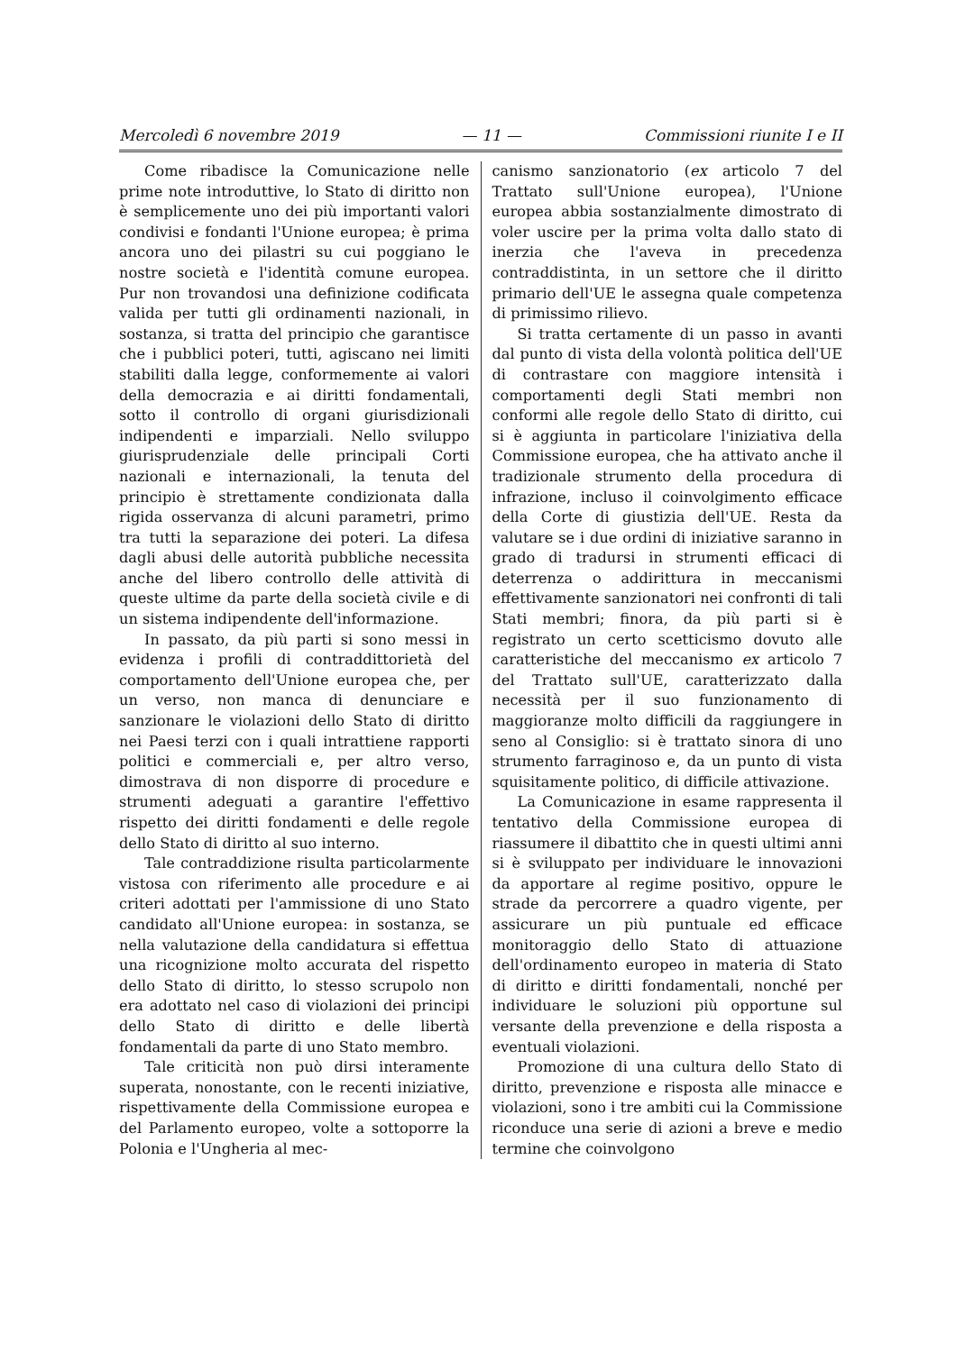Mercoledì 6 novembre 2019 — 11 — Commissioni riunite I e II
Come ribadisce la Comunicazione nelle prime note introduttive, lo Stato di diritto non è semplicemente uno dei più importanti valori condivisi e fondanti l'Unione europea; è prima ancora uno dei pilastri su cui poggiano le nostre società e l'identità comune europea. Pur non trovandosi una definizione codificata valida per tutti gli ordinamenti nazionali, in sostanza, si tratta del principio che garantisce che i pubblici poteri, tutti, agiscano nei limiti stabiliti dalla legge, conformemente ai valori della democrazia e ai diritti fondamentali, sotto il controllo di organi giurisdizionali indipendenti e imparziali. Nello sviluppo giurisprudenziale delle principali Corti nazionali e internazionali, la tenuta del principio è strettamente condizionata dalla rigida osservanza di alcuni parametri, primo tra tutti la separazione dei poteri. La difesa dagli abusi delle autorità pubbliche necessita anche del libero controllo delle attività di queste ultime da parte della società civile e di un sistema indipendente dell'informazione.
In passato, da più parti si sono messi in evidenza i profili di contraddittorietà del comportamento dell'Unione europea che, per un verso, non manca di denunciare e sanzionare le violazioni dello Stato di diritto nei Paesi terzi con i quali intrattiene rapporti politici e commerciali e, per altro verso, dimostrava di non disporre di procedure e strumenti adeguati a garantire l'effettivo rispetto dei diritti fondamenti e delle regole dello Stato di diritto al suo interno.
Tale contraddizione risulta particolarmente vistosa con riferimento alle procedure e ai criteri adottati per l'ammissione di uno Stato candidato all'Unione europea: in sostanza, se nella valutazione della candidatura si effettua una ricognizione molto accurata del rispetto dello Stato di diritto, lo stesso scrupolo non era adottato nel caso di violazioni dei principi dello Stato di diritto e delle libertà fondamentali da parte di uno Stato membro.
Tale criticità non può dirsi interamente superata, nonostante, con le recenti iniziative, rispettivamente della Commissione europea e del Parlamento europeo, volte a sottoporre la Polonia e l'Ungheria al mec-
canismo sanzionatorio (ex articolo 7 del Trattato sull'Unione europea), l'Unione europea abbia sostanzialmente dimostrato di voler uscire per la prima volta dallo stato di inerzia che l'aveva in precedenza contraddistinta, in un settore che il diritto primario dell'UE le assegna quale competenza di primissimo rilievo.
Si tratta certamente di un passo in avanti dal punto di vista della volontà politica dell'UE di contrastare con maggiore intensità i comportamenti degli Stati membri non conformi alle regole dello Stato di diritto, cui si è aggiunta in particolare l'iniziativa della Commissione europea, che ha attivato anche il tradizionale strumento della procedura di infrazione, incluso il coinvolgimento efficace della Corte di giustizia dell'UE. Resta da valutare se i due ordini di iniziative saranno in grado di tradursi in strumenti efficaci di deterrenza o addirittura in meccanismi effettivamente sanzionatori nei confronti di tali Stati membri; finora, da più parti si è registrato un certo scetticismo dovuto alle caratteristiche del meccanismo ex articolo 7 del Trattato sull'UE, caratterizzato dalla necessità per il suo funzionamento di maggioranze molto difficili da raggiungere in seno al Consiglio: si è trattato sinora di uno strumento farraginoso e, da un punto di vista squisitamente politico, di difficile attivazione.
La Comunicazione in esame rappresenta il tentativo della Commissione europea di riassumere il dibattito che in questi ultimi anni si è sviluppato per individuare le innovazioni da apportare al regime positivo, oppure le strade da percorrere a quadro vigente, per assicurare un più puntuale ed efficace monitoraggio dello Stato di attuazione dell'ordinamento europeo in materia di Stato di diritto e diritti fondamentali, nonché per individuare le soluzioni più opportune sul versante della prevenzione e della risposta a eventuali violazioni.
Promozione di una cultura dello Stato di diritto, prevenzione e risposta alle minacce e violazioni, sono i tre ambiti cui la Commissione riconduce una serie di azioni a breve e medio termine che coinvolgono